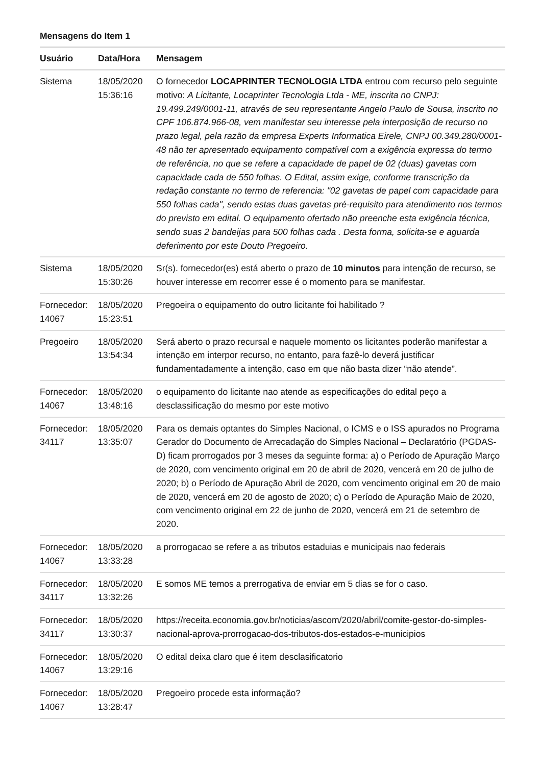Mensagens do Item 1
| Usuário | Data/Hora | Mensagem |
| --- | --- | --- |
| Sistema | 18/05/2020 15:36:16 | O fornecedor LOCAPRINTER TECNOLOGIA LTDA entrou com recurso pelo seguinte motivo: A Licitante, Locaprinter Tecnologia Ltda - ME, inscrita no CNPJ: 19.499.249/0001-11, através de seu representante Angelo Paulo de Sousa, inscrito no CPF 106.874.966-08, vem manifestar seu interesse pela interposição de recurso no prazo legal, pela razão da empresa Experts Informatica Eirele, CNPJ 00.349.280/0001-48 não ter apresentado equipamento compatível com a exigência expressa do termo de referência, no que se refere a capacidade de papel de 02 (duas) gavetas com capacidade cada de 550 folhas. O Edital, assim exige, conforme transcrição da redação constante no termo de referencia: "02 gavetas de papel com capacidade para 550 folhas cada", sendo estas duas gavetas pré-requisito para atendimento nos termos do previsto em edital. O equipamento ofertado não preenche esta exigência técnica, sendo suas 2 bandeijas para 500 folhas cada . Desta forma, solicita-se e aguarda deferimento por este Douto Pregoeiro. |
| Sistema | 18/05/2020 15:30:26 | Sr(s). fornecedor(es) está aberto o prazo de 10 minutos para intenção de recurso, se houver interesse em recorrer esse é o momento para se manifestar. |
| Fornecedor: 14067 | 18/05/2020 15:23:51 | Pregoeira o equipamento do outro licitante foi habilitado ? |
| Pregoeiro | 18/05/2020 13:54:34 | Será aberto o prazo recursal e naquele momento os licitantes poderão manifestar a intenção em interpor recurso, no entanto, para fazê-lo deverá justificar fundamentadamente a intenção, caso em que não basta dizer “não atende”. |
| Fornecedor: 14067 | 18/05/2020 13:48:16 | o equipamento do licitante nao atende as especificações do edital peço a desclassificação do mesmo por este motivo |
| Fornecedor: 34117 | 18/05/2020 13:35:07 | Para os demais optantes do Simples Nacional, o ICMS e o ISS apurados no Programa Gerador do Documento de Arrecadação do Simples Nacional – Declaratório (PGDAS-D) ficam prorrogados por 3 meses da seguinte forma: a) o Período de Apuração Março de 2020, com vencimento original em 20 de abril de 2020, vencerá em 20 de julho de 2020; b) o Período de Apuração Abril de 2020, com vencimento original em 20 de maio de 2020, vencerá em 20 de agosto de 2020; c) o Período de Apuração Maio de 2020, com vencimento original em 22 de junho de 2020, vencerá em 21 de setembro de 2020. |
| Fornecedor: 14067 | 18/05/2020 13:33:28 | a prorrogacao se refere a as tributos estaduias e municipais nao federais |
| Fornecedor: 34117 | 18/05/2020 13:32:26 | E somos ME temos a prerrogativa de enviar em 5 dias se for o caso. |
| Fornecedor: 34117 | 18/05/2020 13:30:37 | https://receita.economia.gov.br/noticias/ascom/2020/abril/comite-gestor-do-simples-nacional-aprova-prorrogacao-dos-tributos-dos-estados-e-municipios |
| Fornecedor: 14067 | 18/05/2020 13:29:16 | O edital deixa claro que é item desclasificatorio |
| Fornecedor: 14067 | 18/05/2020 13:28:47 | Pregoeiro procede esta informação? |